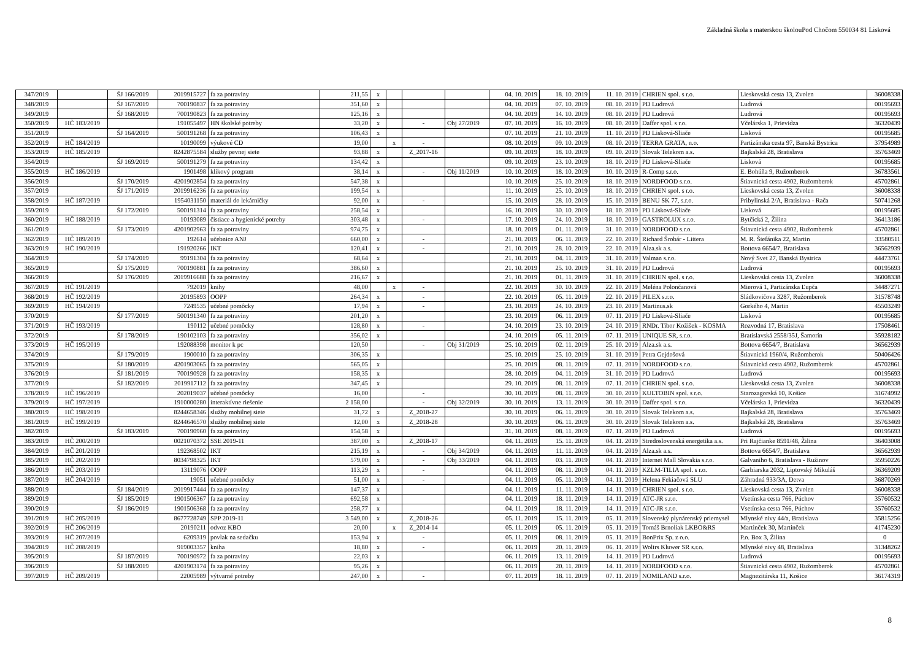Základná škola s materskou školouPod Chočom 550034 81 Lisková
| 347/2019 | | ŠJ 166/2019 | 2019915727 | fa za potraviny | 211,55 | x | | | | 04. 10. 2019 | 18. 10. 2019 | 11. 10. 2019 | CHRIEN spol. s r.o. | Lieskovská cesta 13, Zvolen | 36008338 |
| 348/2019 | | ŠJ 167/2019 | 700190837 | fa za potraviny | 351,60 | x | | | | 04. 10. 2019 | 07. 10. 2019 | 08. 10. 2019 | PD Ludrová | Ludrová | 00195693 |
| 349/2019 | | ŠJ 168/2019 | 700190823 | fa za potraviny | 125,16 | x | | | | 04. 10. 2019 | 14. 10. 2019 | 08. 10. 2019 | PD Ludrová | Ludrová | 00195693 |
| 350/2019 | HČ 183/2019 | | 191055497 | HN školské potreby | 33,20 | x | | - | Obj 27/2019 | 07. 10. 2019 | 16. 10. 2019 | 08. 10. 2019 | Daffer spol. s r.o. | Včelárska 1, Prievidza | 36320439 |
| 351/2019 | | ŠJ 164/2019 | 500191268 | fa za potraviny | 106,43 | x | | | | 07. 10. 2019 | 21. 10. 2019 | 11. 10. 2019 | PD Lisková-Sliače | Lisková | 00195685 |
| 352/2019 | HČ 184/2019 | | 10190099 | výukové CD | 19,00 | | x | - | | 08. 10. 2019 | 09. 10. 2019 | 08. 10. 2019 | TERRA GRATA, n.o. | Partizánska cesta 97, Banská Bystrica | 37954989 |
| 353/2019 | HČ 185/2019 | | 8242875584 | služby pevnej siete | 93,88 | x | | Z_2017-16 | | 09. 10. 2019 | 18. 10. 2019 | 09. 10. 2019 | Slovak Telekom a.s. | Bajkalská 28, Bratislava | 35763469 |
| 354/2019 | | ŠJ 169/2019 | 500191279 | fa za potraviny | 134,42 | x | | | | 09. 10. 2019 | 23. 10. 2019 | 18. 10. 2019 | PD Lisková-Sliače | Lisková | 00195685 |
| 355/2019 | HČ 186/2019 | | 1901498 | klikový program | 38,14 | x | | - | Obj 11/2019 | 10. 10. 2019 | 18. 10. 2019 | 10. 10. 2019 | R-Comp s.r.o. | E. Bohúňa 9, Ružomberok | 36783561 |
| 356/2019 | | ŠJ 170/2019 | 4201902854 | fa za potraviny | 547,38 | x | | | | 10. 10. 2019 | 25. 10. 2019 | 18. 10. 2019 | NORDFOOD s.r.o. | Štiavnická cesta 4902, Ružomberok | 45702861 |
| 357/2019 | | ŠJ 171/2019 | 2019916236 | fa za potraviny | 199,54 | x | | | | 11. 10. 2019 | 25. 10. 2019 | 18. 10. 2019 | CHRIEN spol. s r.o. | Lieskovská cesta 13, Zvolen | 36008338 |
| 358/2019 | HČ 187/2019 | | 1954031150 | materiál do lekárničky | 92,00 | x | | - | | 15. 10. 2019 | 28. 10. 2019 | 15. 10. 2019 | BENU SK 77, s.r.o. | Pribylinská 2/A, Bratislava - Rača | 50741268 |
| 359/2019 | | ŠJ 172/2019 | 500191314 | fa za potraviny | 258,54 | x | | | | 16. 10. 2019 | 30. 10. 2019 | 18. 10. 2019 | PD Lisková-Sliače | Lisková | 00195685 |
| 360/2019 | HČ 188/2019 | | 10193089 | čistiace a hygienické potreby | 303,48 | x | | - | | 17. 10. 2019 | 24. 10. 2019 | 18. 10. 2019 | GASTROLUX s.r.o. | Bytčická 2, Žilina | 36413186 |
| 361/2019 | | ŠJ 173/2019 | 4201902963 | fa za potraviny | 974,75 | x | | | | 18. 10. 2019 | 01. 11. 2019 | 31. 10. 2019 | NORDFOOD s.r.o. | Štiavnická cesta 4902, Ružomberok | 45702861 |
| 362/2019 | HČ 189/2019 | | 192614 | učebnice ANJ | 660,00 | x | | - | | 21. 10. 2019 | 06. 11. 2019 | 22. 10. 2019 | Richard Šrobár - Littera | M. R. Štefánika 22, Martin | 33580511 |
| 363/2019 | HČ 190/2019 | | 191920266 | IKT | 120,41 | x | | - | | 21. 10. 2019 | 28. 10. 2019 | 22. 10. 2019 | Alza.sk a.s. | Bottova 6654/7, Bratislava | 36562939 |
| 364/2019 | | ŠJ 174/2019 | 99191304 | fa za potraviny | 68,64 | x | | | | 21. 10. 2019 | 04. 11. 2019 | 31. 10. 2019 | Valman s.r.o. | Nový Svet 27, Banská Bystrica | 44473761 |
| 365/2019 | | ŠJ 175/2019 | 700190881 | fa za potraviny | 386,60 | x | | | | 21. 10. 2019 | 25. 10. 2019 | 31. 10. 2019 | PD Ludrová | Ludrová | 00195693 |
| 366/2019 | | ŠJ 176/2019 | 2019916688 | fa za potraviny | 216,67 | x | | | | 21. 10. 2019 | 01. 11. 2019 | 31. 10. 2019 | CHRIEN spol. s r.o. | Lieskovská cesta 13, Zvolen | 36008338 |
| 367/2019 | HČ 191/2019 | | 792019 | knihy | 48,00 | | x | - | | 22. 10. 2019 | 30. 10. 2019 | 22. 10. 2019 | Meléna Polončanová | Mierová 1, Partizánska Ľupča | 34487271 |
| 368/2019 | HČ 192/2019 | | 20195893 | OOPP | 264,34 | x | | - | | 22. 10. 2019 | 05. 11. 2019 | 22. 10. 2019 | PILEX s.r.o. | Sládkovičova 3287, Ružomberok | 31578748 |
| 369/2019 | HČ 194/2019 | | 7249535 | učebné pomôcky | 17,94 | x | | - | | 23. 10. 2019 | 24. 10. 2019 | 23. 10. 2019 | Martinus.sk | Gorkého 4, Martin | 45503249 |
| 370/2019 | | ŠJ 177/2019 | 500191340 | fa za potraviny | 201,20 | x | | | | 23. 10. 2019 | 06. 11. 2019 | 07. 11. 2019 | PD Lisková-Sliače | Lisková | 00195685 |
| 371/2019 | HČ 193/2019 | | 190112 | učebné pomôcky | 128,80 | x | | - | | 24. 10. 2019 | 23. 10. 2019 | 24. 10. 2019 | RNDr. Tibor Kožišek - KOSMA | Rozvodná 17, Bratislava | 17508461 |
| 372/2019 | | ŠJ 178/2019 | 190102103 | fa za potraviny | 356,02 | x | | | | 24. 10. 2019 | 05. 11. 2019 | 07. 11. 2019 | UNIQUE SR, s.r.o. | Bratislavská 2558/35J, Šamorín | 35928182 |
| 373/2019 | HČ 195/2019 | | 192088398 | monitor k pc | 120,50 | | | - | Obj 31/2019 | 25. 10. 2019 | 02. 11. 2019 | 25. 10. 2019 | Alza.sk a.s. | Bottova 6654/7, Bratislava | 36562939 |
| 374/2019 | | ŠJ 179/2019 | 1900010 | fa za potraviny | 306,35 | x | | | | 25. 10. 2019 | 25. 10. 2019 | 31. 10. 2019 | Petra Gejdošová | Štiavnická 1960/4, Ružomberok | 50406426 |
| 375/2019 | | ŠJ 180/2019 | 4201903065 | fa za potraviny | 565,05 | x | | | | 25. 10. 2019 | 08. 11. 2019 | 07. 11. 2019 | NORDFOOD s.r.o. | Štiavnická cesta 4902, Ružomberok | 45702861 |
| 376/2019 | | ŠJ 181/2019 | 700190928 | fa za potraviny | 158,35 | x | | | | 28. 10. 2019 | 04. 11. 2019 | 31. 10. 2019 | PD Ludrová | Ludrová | 00195693 |
| 377/2019 | | ŠJ 182/2019 | 2019917112 | fa za potraviny | 347,45 | x | | | | 29. 10. 2019 | 08. 11. 2019 | 07. 11. 2019 | CHRIEN spol. s r.o. | Lieskovská cesta 13, Zvolen | 36008338 |
| 378/2019 | HČ 196/2019 | | 202019037 | učebné pomôcky | 16,00 | | | - | | 30. 10. 2019 | 08. 11. 2019 | 30. 10. 2019 | KULTOBIN spol. s r.o. | Starozagorská 10, Košice | 31674992 |
| 379/2019 | HČ 197/2019 | | 1910000280 | interaktívne riešenie | 2 158,00 | | | - | Obj 32/2019 | 30. 10. 2019 | 13. 11. 2019 | 30. 10. 2019 | Daffer spol. s r.o. | Včelárska 1, Prievidza | 36320439 |
| 380/2019 | HČ 198/2019 | | 8244658346 | služby mobilnej siete | 31,72 | x | | Z_2018-27 | | 30. 10. 2019 | 06. 11. 2019 | 30. 10. 2019 | Slovak Telekom a.s. | Bajkalská 28, Bratislava | 35763469 |
| 381/2019 | HČ 199/2019 | | 8244646570 | služby mobilnej siete | 12,00 | x | | Z_2018-28 | | 30. 10. 2019 | 06. 11. 2019 | 30. 10. 2019 | Slovak Telekom a.s. | Bajkalská 28, Bratislava | 35763469 |
| 382/2019 | | ŠJ 183/2019 | 700190960 | fa za potraviny | 154,58 | x | | | | 31. 10. 2019 | 08. 11. 2019 | 07. 11. 2019 | PD Ludrová | Ludrová | 00195693 |
| 383/2019 | HČ 200/2019 | | 0021070372 | SSE 2019-11 | 387,00 | x | | Z_2018-17 | | 04. 11. 2019 | 15. 11. 2019 | 04. 11. 2019 | Stredoslovenská energetika a.s. | Pri Rajčianke 8591/48, Žilina | 36403008 |
| 384/2019 | HČ 201/2019 | | 192368502 | IKT | 215,19 | x | | - | Obj 34/2019 | 04. 11. 2019 | 11. 11. 2019 | 04. 11. 2019 | Alza.sk a.s. | Bottova 6654/7, Bratislava | 36562939 |
| 385/2019 | HČ 202/2019 | | 8034798325 | IKT | 579,00 | x | | - | Obj 33/2019 | 04. 11. 2019 | 03. 11. 2019 | 04. 11. 2019 | Internet Mall Slovakia s.r.o. | Galvaniho 6, Bratislava - Ružinov | 35950226 |
| 386/2019 | HČ 203/2019 | | 13119076 | OOPP | 113,29 | x | | - | | 04. 11. 2019 | 08. 11. 2019 | 04. 11. 2019 | KZLM-TILIA spol. s r.o. | Garbiarska 2032, Liptovský Mikuláš | 36369209 |
| 387/2019 | HČ 204/2019 | | 19051 | učebné pomôcky | 51,00 | x | | - | | 04. 11. 2019 | 05. 11. 2019 | 04. 11. 2019 | Helena Fekiačová SLU | Záhradná 933/3A, Detva | 36870269 |
| 388/2019 | | ŠJ 184/2019 | 2019917444 | fa za potraviny | 147,37 | x | | | | 04. 11. 2019 | 11. 11. 2019 | 14. 11. 2019 | CHRIEN spol. s r.o. | Lieskovská cesta 13, Zvolen | 36008338 |
| 389/2019 | | ŠJ 185/2019 | 1901506367 | fa za potraviny | 692,58 | x | | | | 04. 11. 2019 | 18. 11. 2019 | 14. 11. 2019 | ATC-JR s.r.o. | Vsetínska cesta 766, Púchov | 35760532 |
| 390/2019 | | ŠJ 186/2019 | 1901506368 | fa za potraviny | 258,77 | x | | | | 04. 11. 2019 | 18. 11. 2019 | 14. 11. 2019 | ATC-JR s.r.o. | Vsetínska cesta 766, Púchov | 35760532 |
| 391/2019 | HČ 205/2019 | | 8677728749 | SPP 2019-11 | 3 549,00 | x | | Z_2018-26 | | 05. 11. 2019 | 15. 11. 2019 | 05. 11. 2019 | Slovenský plynárenský priemysel | Mlynské nivy 44/a, Bratislava | 35815256 |
| 392/2019 | HČ 206/2019 | | 20190211 | odvoz KBO | 20,00 | | x | Z_2014-14 | | 05. 11. 2019 | 05. 11. 2019 | 05. 11. 2019 | Tomáš Brnoliak LKBO&RS | Martinček 30, Martinček | 41745230 |
| 393/2019 | HČ 207/2019 | | 6209319 | povlak na sedačku | 153,94 | x | | - | | 05. 11. 2019 | 08. 11. 2019 | 05. 11. 2019 | BonPrix Sp. z o.o. | P.o. Box 3, Žilina | 0 |
| 394/2019 | HČ 208/2019 | | 919003357 | kniha | 18,80 | x | | - | | 06. 11. 2019 | 20. 11. 2019 | 06. 11. 2019 | Woltrs Kluwer SR s.r.o. | Mlynské nivy 48, Bratislava | 31348262 |
| 395/2019 | | ŠJ 187/2019 | 700190972 | fa za potraviny | 22,03 | x | | | | 06. 11. 2019 | 13. 11. 2019 | 14. 11. 2019 | PD Ludrová | Ludrová | 00195693 |
| 396/2019 | | ŠJ 188/2019 | 4201903174 | fa za potraviny | 95,26 | x | | | | 06. 11. 2019 | 20. 11. 2019 | 14. 11. 2019 | NORDFOOD s.r.o. | Štiavnická cesta 4902, Ružomberok | 45702861 |
| 397/2019 | HČ 209/2019 | | 22005989 | výtvarné potreby | 247,00 | x | | - | | 07. 11. 2019 | 18. 11. 2019 | 07. 11. 2019 | NOMILAND s.r.o. | Magnezitárska 11, Košice | 36174319 |
8